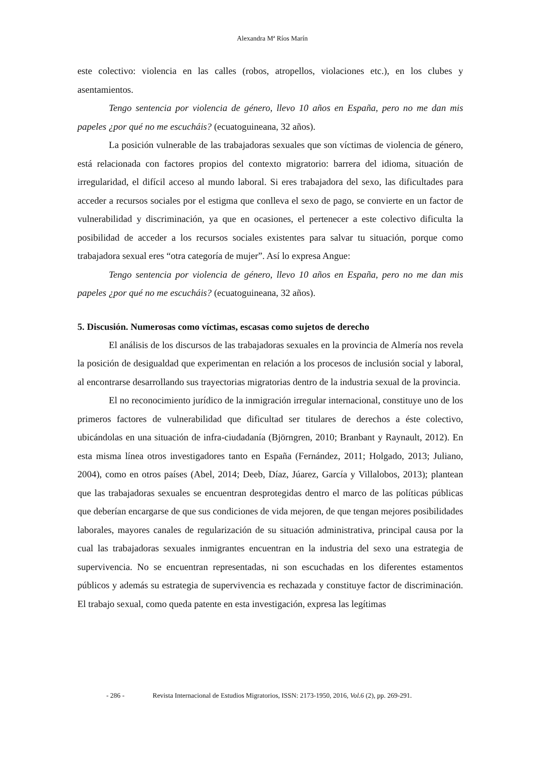Alexandra Mª Ríos Marín
este colectivo: violencia en las calles (robos, atropellos, violaciones etc.), en los clubes y asentamientos.
Tengo sentencia por violencia de género, llevo 10 años en España, pero no me dan mis papeles ¿por qué no me escucháis? (ecuatoguineana, 32 años).
La posición vulnerable de las trabajadoras sexuales que son víctimas de violencia de género, está relacionada con factores propios del contexto migratorio: barrera del idioma, situación de irregularidad, el difícil acceso al mundo laboral. Si eres trabajadora del sexo, las dificultades para acceder a recursos sociales por el estigma que conlleva el sexo de pago, se convierte en un factor de vulnerabilidad y discriminación, ya que en ocasiones, el pertenecer a este colectivo dificulta la posibilidad de acceder a los recursos sociales existentes para salvar tu situación, porque como trabajadora sexual eres “otra categoría de mujer”. Así lo expresa Angue:
Tengo sentencia por violencia de género, llevo 10 años en España, pero no me dan mis papeles ¿por qué no me escucháis? (ecuatoguineana, 32 años).
5. Discusión. Numerosas como víctimas, escasas como sujetos de derecho
El análisis de los discursos de las trabajadoras sexuales en la provincia de Almería nos revela la posición de desigualdad que experimentan en relación a los procesos de inclusión social y laboral, al encontrarse desarrollando sus trayectorias migratorias dentro de la industria sexual de la provincia.
El no reconocimiento jurídico de la inmigración irregular internacional, constituye uno de los primeros factores de vulnerabilidad que dificultad ser titulares de derechos a éste colectivo, ubicándolas en una situación de infra-ciudadanía (Björngren, 2010; Branbant y Raynault, 2012). En esta misma línea otros investigadores tanto en España (Fernández, 2011; Holgado, 2013; Juliano, 2004), como en otros países (Abel, 2014; Deeb, Díaz, Júarez, García y Villalobos, 2013); plantean que las trabajadoras sexuales se encuentran desprotegidas dentro el marco de las políticas públicas que deberían encargarse de que sus condiciones de vida mejoren, de que tengan mejores posibilidades laborales, mayores canales de regularización de su situación administrativa, principal causa por la cual las trabajadoras sexuales inmigrantes encuentran en la industria del sexo una estrategia de supervivencia. No se encuentran representadas, ni son escuchadas en los diferentes estamentos públicos y además su estrategia de supervivencia es rechazada y constituye factor de discriminación. El trabajo sexual, como queda patente en esta investigación, expresa las legítimas
- 286 - Revista Internacional de Estudios Migratorios, ISSN: 2173-1950, 2016, Vol.6 (2), pp. 269-291.